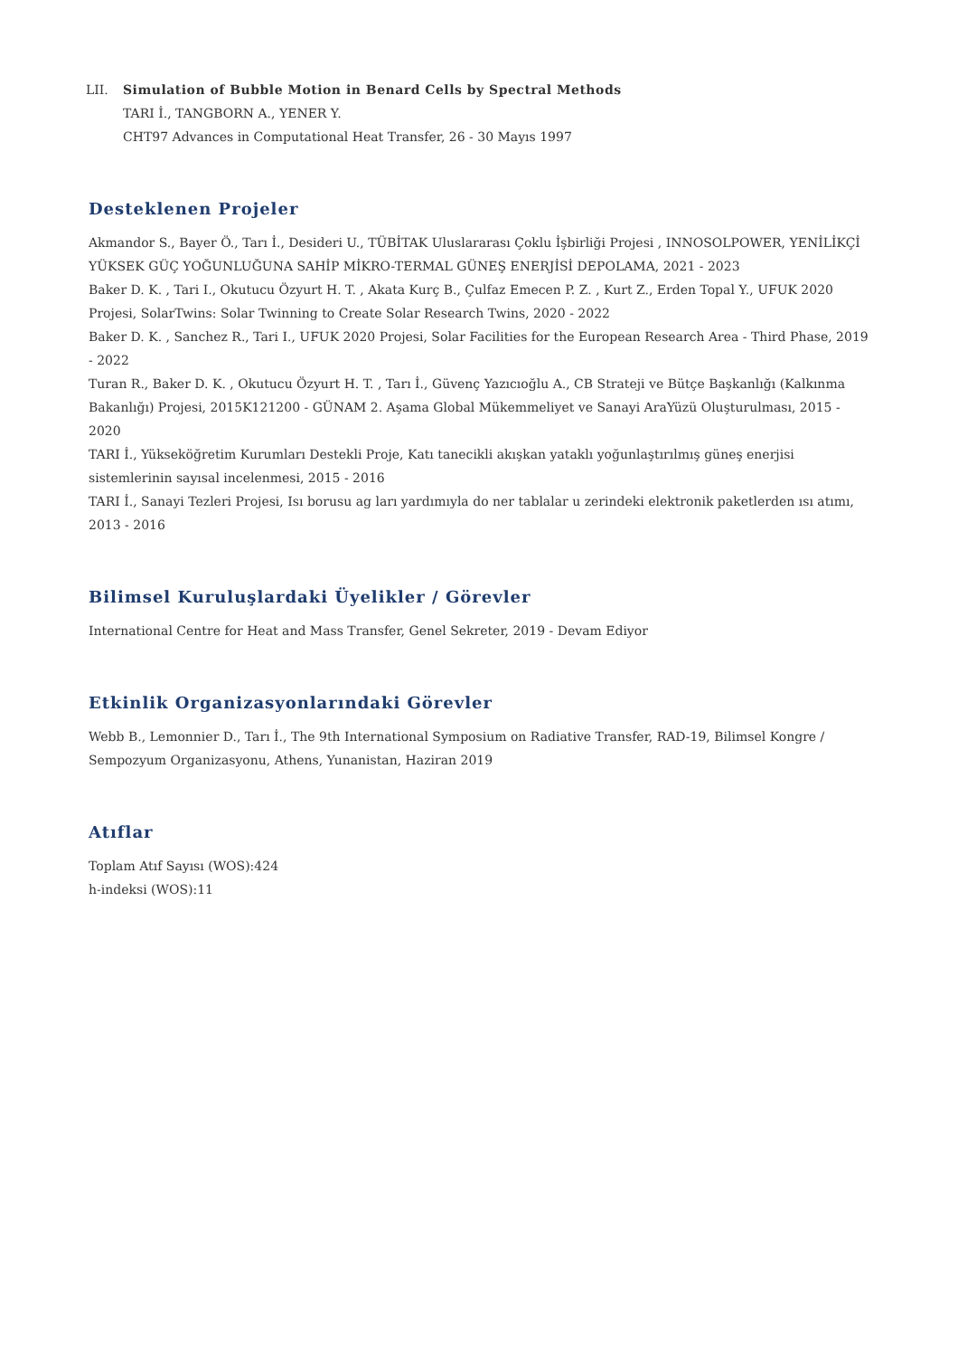LII. Simulation of Bubble Motion in Benard Cells by Spectral Methods
TARI İ., TANGBORN A., YENER Y.
CHT97 Advances in Computational Heat Transfer, 26 - 30 Mayıs 1997
Desteklenen Projeler
Akmandor S., Bayer Ö., Tarı İ., Desideri U., TÜBİTAK Uluslararası Çoklu İşbirliği Projesi , INNOSOLPOWER, YENİLİKÇİ YÜKSEK GÜÇ YOĞUNLUĞUNA SAHİP MİKRO-TERMAL GÜNEŞ ENERJİSİ DEPOLAMA, 2021 - 2023
Baker D. K. , Tari I., Okutucu Özyurt H. T. , Akata Kurç B., Çulfaz Emecen P. Z. , Kurt Z., Erden Topal Y., UFUK 2020 Projesi, SolarTwins: Solar Twinning to Create Solar Research Twins, 2020 - 2022
Baker D. K. , Sanchez R., Tari I., UFUK 2020 Projesi, Solar Facilities for the European Research Area - Third Phase, 2019 - 2022
Turan R., Baker D. K. , Okutucu Özyurt H. T. , Tarı İ., Güvenç Yazıcıoğlu A., CB Strateji ve Bütçe Başkanlığı (Kalkınma Bakanlığı) Projesi, 2015K121200 - GÜNAM 2. Aşama Global Mükemmeliyet ve Sanayi AraYüzü Oluşturulması, 2015 - 2020
TARI İ., Yükseköğretim Kurumları Destekli Proje, Katı tanecikli akışkan yataklı yoğunlaştırılmış güneş enerjisi sistemlerinin sayısal incelenmesi, 2015 - 2016
TARI İ., Sanayi Tezleri Projesi, Isı borusu ag ları yardımıyla do ner tablalar u zerindeki elektronik paketlerden ısı atımı, 2013 - 2016
Bilimsel Kuruluşlardaki Üyelikler / Görevler
International Centre for Heat and Mass Transfer, Genel Sekreter, 2019 - Devam Ediyor
Etkinlik Organizasyonlarındaki Görevler
Webb B., Lemonnier D., Tarı İ., The 9th International Symposium on Radiative Transfer, RAD-19, Bilimsel Kongre / Sempozyum Organizasyonu, Athens, Yunanistan, Haziran 2019
Atıflar
Toplam Atıf Sayısı (WOS):424
h-indeksi (WOS):11